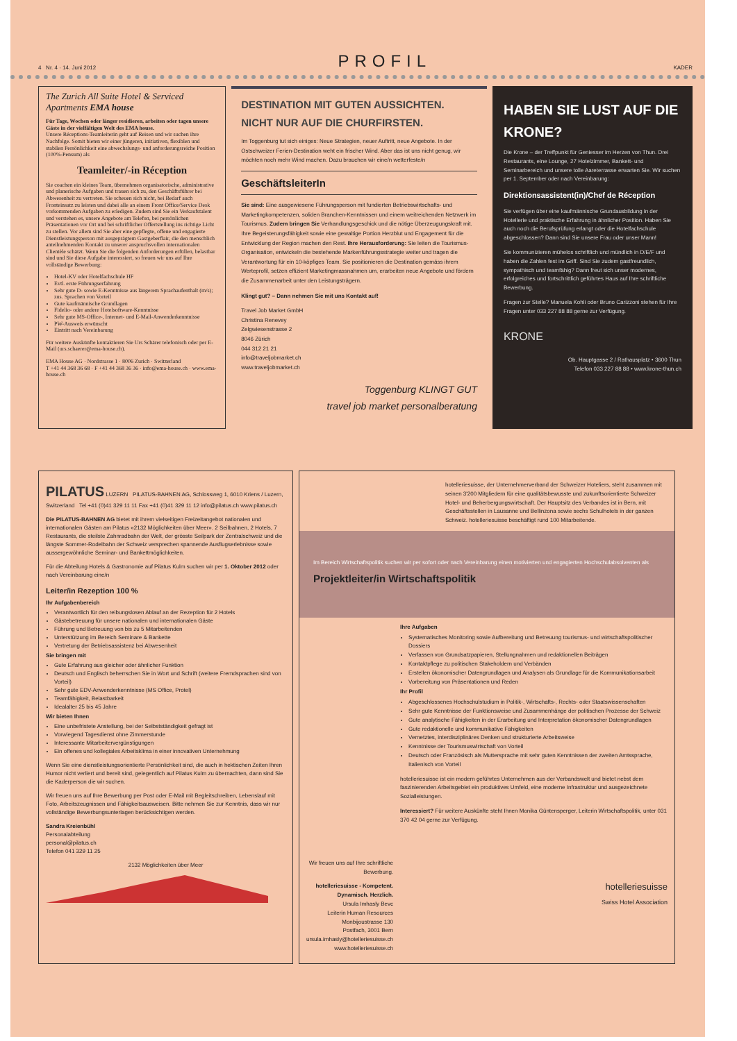4 Nr. 4 · 14. Juni 2012 PROFIL KADER
The Zurich All Suite Hotel & Serviced Apartments EMA house
Für Tage, Wochen oder länger residieren, arbeiten oder tagen unsere Gäste in der vielfältigen Welt des EMA house.
Unsere Réceptions-Teamleiterin geht auf Reisen und wir suchen ihre Nachfolge. Somit bieten wir einer jüngeren, initiativen, flexiblen und stabilen Persönlichkeit eine abwechslungs- und anforderungsreiche Position (100%-Pensum) als
Teamleiter/-in Réception
Sie coachen ein kleines Team, übernehmen organisatorische, administrative und planerische Aufgaben und trauen sich zu, den Geschäftsführer bei Abwesenheit zu vertreten. Sie scheuen sich nicht, bei Bedarf auch Fronteinsatz zu leisten und dabei alle an einem Front Office/Service Desk vorkommenden Aufgaben zu erledigen. Zudem sind Sie ein Verkaufstalent und verstehen es, unsere Angebote am Telefon, bei persönlichen Präsentationen vor Ort und bei schriftlicher Offertstellung ins richtige Licht zu stellen. Vor allem sind Sie aber eine gepflegte, offene und engagierte Dienstleistungsperson mit ausgeprägtem Gastgeberflair, die den menschlich anteilnehmenden Kontakt zu unserer anspruchsvollen internationalen Clientèle schätzt. Wenn Sie die folgenden Anforderungen erfüllen, belastbar sind und Sie diese Aufgabe interessiert, so freuen wir uns auf Ihre vollständige Bewerbung:
Hotel-KV oder Hotelfachschule HF
Evtl. erste Führungserfahrung
Sehr gute D- sowie E-Kenntnisse aus längerem Sprachaufenthalt (m/s); zus. Sprachen von Vorteil
Gute kaufmännische Grundlagen
Fidelio- oder andere Hotelsoftware-Kenntnisse
Sehr gute MS-Office-, Internet- und E-Mail-Anwenderkenntnisse
PW-Ausweis erwünscht
Eintritt nach Vereinbarung
Für weitere Auskünfte kontaktieren Sie Urs Schärer telefonisch oder per E-Mail (urs.schaerer@ema-house.ch).
EMA House AG · Nordstrasse 1 · 8006 Zurich · Switzerland
T +41 44 368 36 68 · F +41 44 368 36 36 · info@ema-house.ch · www.ema-house.ch
DESTINATION MIT GUTEN AUSSICHTEN.
NICHT NUR AUF DIE CHURFIRSTEN.
Im Toggenburg tut sich einiges: Neue Strategien, neuer Auftritt, neue Angebote. In der Ostschweizer Ferien-Destination weht ein frischer Wind. Aber das ist uns nicht genug, wir möchten noch mehr Wind machen. Dazu brauchen wir eine/n wetterfeste/n
GeschäftsleiterIn
Sie sind: Eine ausgewiesene Führungsperson mit fundierten Betriebswirtschafts- und Marketingkompetenzen, soliden Branchen-Kenntnissen und einem weitreichenden Netzwerk im Tourismus. Zudem bringen Sie Verhandlungsgeschick und die nötige Überzeugungskraft mit. Ihre Begeisterungsfähigkeit sowie eine gewaltige Portion Herzblut und Engagement für die Entwicklung der Region machen den Rest. Ihre Herausforderung: Sie leiten die Tourismus-Organisation, entwickeln die bestehende Markenführungsstrategie weiter und tragen die Verantwortung für ein 10-köpfiges Team. Sie positionieren die Destination gemäss ihrem Werteprofil, setzen effizient Marketingmassnahmen um, erarbeiten neue Angebote und fördern die Zusammenarbeit unter den Leistungsträgern.
Klingt gut? – Dann nehmen Sie mit uns Kontakt auf!
Travel Job Market GmbH
Christina Renevey
Zelgwiesenstrasse 2
8046 Zürich
044 312 21 21
info@traveljobmarket.ch
www.traveljobmarket.ch
Toggenburg KLINGT GUT
travel job market personalberatung
HABEN SIE LUST AUF DIE KRONE?
Die Krone – der Treffpunkt für Geniesser im Herzen von Thun. Drei Restaurants, eine Lounge, 27 Hotelzimmer, Bankett- und Seminarbereich und unsere tolle Aareterrasse erwarten Sie. Wir suchen per 1. September oder nach Vereinbarung:
Direktionsassistent(in)/Chef de Réception
Sie verfügen über eine kaufmännische Grundausbildung in der Hotellerie und praktische Erfahrung in ähnlicher Position. Haben Sie auch noch die Berufsprüfung erlangt oder die Hotelfachschule abgeschlossen? Dann sind Sie unsere Frau oder unser Mann!
Sie kommunizieren mühelos schriftlich und mündlich in D/E/F und haben die Zahlen fest im Griff. Sind Sie zudem gastfreundlich, sympathisch und teamfähig? Dann freut sich unser modernes, erfolgreiches und fortschrittlich geführtes Haus auf Ihre schriftliche Bewerbung.
Fragen zur Stelle? Manuela Kohli oder Bruno Carizzoni stehen für Ihre Fragen unter 033 227 88 88 gerne zur Verfügung.
KRONE
Ob. Hauptgasse 2 / Rathausplatz • 3600 Thun
Telefon 033 227 88 88 • www.krone-thun.ch
PILATUS LUZERN PILATUS-BAHNEN AG, Schlossweg 1, 6010 Kriens / Luzern, Switzerland Tel +41 (0)41 329 11 11 Fax +41 (0)41 329 11 12 info@pilatus.ch www.pilatus.ch
Die PILATUS-BAHNEN AG bietet mit ihrem vielseitigen Freizeitangebot nationalen und internationalen Gästen am Pilatus «2132 Möglichkeiten über Meer». 2 Seilbahnen, 2 Hotels, 7 Restaurants, die steilste Zahnradbahn der Welt, der grösste Seilpark der Zentralschweiz und die längste Sommer-Rodelbahn der Schweiz versprechen spannende Ausflugserlebnisse sowie aussergewöhnliche Seminar- und Bankettmöglichkeiten.
Für die Abteilung Hotels & Gastronomie auf Pilatus Kulm suchen wir per 1. Oktober 2012 oder nach Vereinbarung eine/n
Leiter/in Rezeption 100 %
Ihr Aufgabenbereich
Verantwortlich für den reibungslosen Ablauf an der Rezeption für 2 Hotels
Gästebetreuung für unsere nationalen und internationalen Gäste
Führung und Betreuung von bis zu 5 Mitarbeitenden
Unterstützung im Bereich Seminare & Bankette
Vertretung der Betriebsassistenz bei Abwesenheit
Sie bringen mit
Gute Erfahrung aus gleicher oder ähnlicher Funktion
Deutsch und Englisch beherrschen Sie in Wort und Schrift (weitere Fremdsprachen sind von Vorteil)
Sehr gute EDV-Anwenderkenntnisse (MS Office, Protel)
Teamfähigkeit, Belastbarkeit
Idealalter 25 bis 45 Jahre
Wir bieten Ihnen
Eine unbefristete Anstellung, bei der Selbstständigkeit gefragt ist
Vorwiegend Tagesdienst ohne Zimmerstunde
Interessante Mitarbeitervergünstigungen
Ein offenes und kollegiales Arbeitsklima in einer innovativen Unternehmung
Wenn Sie eine dienstleistungsorientierte Persönlichkeit sind, die auch in hektischen Zeiten Ihren Humor nicht verliert und bereit sind, gelegentlich auf Pilatus Kulm zu übernachten, dann sind Sie die Kaderperson die wir suchen.
Wir freuen uns auf Ihre Bewerbung per Post oder E-Mail mit Begleitschreiben, Lebenslauf mit Foto, Arbeitszeugnissen und Fähigkeitsausweisen. Bitte nehmen Sie zur Kenntnis, dass wir nur vollständige Bewerbungsunterlagen berücksichtigen werden.
Sandra Kreienbühl
Personalabteilung
personal@pilatus.ch
Telefon 041 329 11 25
2132 Möglichkeiten über Meer
hotelleriesuisse, der Unternehmerverband der Schweizer Hoteliers, steht zusammen mit seinen 3'200 Mitgliedern für eine qualitätsbewusste und zukunftsorientierte Schweizer Hotel- und Beherbergungswirtschaft. Der Hauptsitz des Verbandes ist in Bern, mit Geschäftsstellen in Lausanne und Bellinzona sowie sechs Schulhotels in der ganzen Schweiz. hotelleriesuisse beschäftigt rund 100 Mitarbeitende.
Im Bereich Wirtschaftspolitik suchen wir per sofort oder nach Vereinbarung einen motivierten und engagierten Hochschulabsolventen als
Projektleiter/in Wirtschaftspolitik
Wir freuen uns auf Ihre schriftliche Bewerbung.
hotelleriesuisse - Kompetent. Dynamisch. Herzlich.
Ursula Imhasly Bevc
Leiterin Human Resources
Monbijoustrasse 130
Postfach, 3001 Bern
ursula.imhasly@hotelleriesuisse.ch
www.hotelleriesuisse.ch
Ihre Aufgaben
Systematisches Monitoring sowie Aufbereitung und Betreuung tourismus- und wirtschaftspolitischer Dossiers
Verfassen von Grundsatzpapieren, Stellungnahmen und redaktionellen Beiträgen
Kontaktpflege zu politischen Stakeholdern und Verbänden
Erstellen ökonomischer Datengrundlagen und Analysen als Grundlage für die Kommunikationsarbeit
Vorbereitung von Präsentationen und Reden
Ihr Profil
Abgeschlossenes Hochschulstudium in Politik-, Wirtschafts-, Rechts- oder Staatswissenschaften
Sehr gute Kenntnisse der Funktionsweise und Zusammenhänge der politischen Prozesse der Schweiz
Gute analytische Fähigkeiten in der Erarbeitung und Interpretation ökonomischer Datengrundlagen
Gute redaktionelle und kommunikative Fähigkeiten
Vernetztes, interdisziplinäres Denken und strukturierte Arbeitsweise
Kenntnisse der Tourismuswirtschaft von Vorteil
Deutsch oder Französisch als Muttersprache mit sehr guten Kenntnissen der zweiten Amtssprache, Italienisch von Vorteil
hotelleriesuisse ist ein modern geführtes Unternehmen aus der Verbandswelt und bietet nebst dem faszinierenden Arbeitsgebiet ein produktives Umfeld, eine moderne Infrastruktur und ausgezeichnete Sozialleistungen.
Interessiert? Für weitere Auskünfte steht Ihnen Monika Güntensperger, Leiterin Wirtschaftspolitik, unter 031 370 42 04 gerne zur Verfügung.
hotelleriesuisse
Swiss Hotel Association